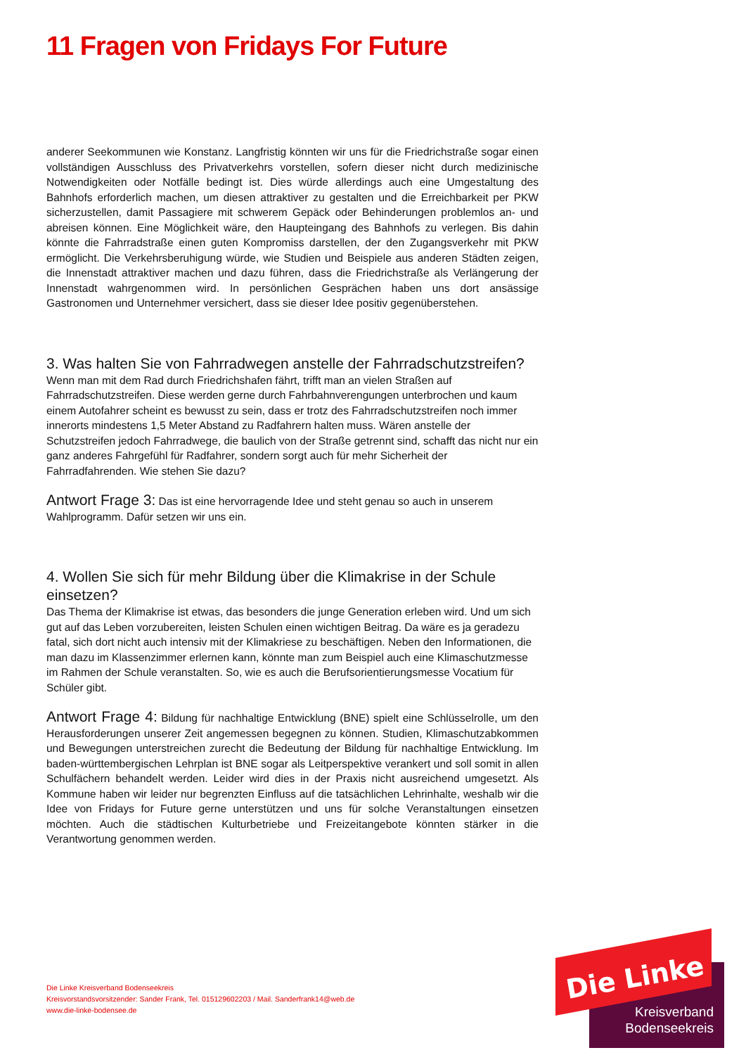11 Fragen von Fridays For Future
anderer Seekommunen wie Konstanz. Langfristig könnten wir uns für die Friedrichstraße sogar einen vollständigen Ausschluss des Privatverkehrs vorstellen, sofern dieser nicht durch medizinische Notwendigkeiten oder Notfälle bedingt ist. Dies würde allerdings auch eine Umgestaltung des Bahnhofs erforderlich machen, um diesen attraktiver zu gestalten und die Erreichbarkeit per PKW sicherzustellen, damit Passagiere mit schwerem Gepäck oder Behinderungen problemlos an- und abreisen können. Eine Möglichkeit wäre, den Haupteingang des Bahnhofs zu verlegen. Bis dahin könnte die Fahrradstraße einen guten Kompromiss darstellen, der den Zugangsverkehr mit PKW ermöglicht. Die Verkehrsberuhigung würde, wie Studien und Beispiele aus anderen Städten zeigen, die Innenstadt attraktiver machen und dazu führen, dass die Friedrichstraße als Verlängerung der Innenstadt wahrgenommen wird. In persönlichen Gesprächen haben uns dort ansässige Gastronomen und Unternehmer versichert, dass sie dieser Idee positiv gegenüberstehen.
3. Was halten Sie von Fahrradwegen anstelle der Fahrradschutzstreifen?
Wenn man mit dem Rad durch Friedrichshafen fährt, trifft man an vielen Straßen auf Fahrradschutzstreifen. Diese werden gerne durch Fahrbahnverengungen unterbrochen und kaum einem Autofahrer scheint es bewusst zu sein, dass er trotz des Fahrradschutzstreifen noch immer innerorts mindestens 1,5 Meter Abstand zu Radfahrern halten muss. Wären anstelle der Schutzstreifen jedoch Fahrradwege, die baulich von der Straße getrennt sind, schafft das nicht nur ein ganz anderes Fahrgefühl für Radfahrer, sondern sorgt auch für mehr Sicherheit der Fahrradfahrenden. Wie stehen Sie dazu?
Antwort Frage 3: Das ist eine hervorragende Idee und steht genau so auch in unserem Wahlprogramm. Dafür setzen wir uns ein.
4. Wollen Sie sich für mehr Bildung über die Klimakrise in der Schule einsetzen?
Das Thema der Klimakrise ist etwas, das besonders die junge Generation erleben wird. Und um sich gut auf das Leben vorzubereiten, leisten Schulen einen wichtigen Beitrag. Da wäre es ja geradezu fatal, sich dort nicht auch intensiv mit der Klimakriese zu beschäftigen. Neben den Informationen, die man dazu im Klassenzimmer erlernen kann, könnte man zum Beispiel auch eine Klimaschutzmesse im Rahmen der Schule veranstalten. So, wie es auch die Berufsorientierungsmesse Vocatium für Schüler gibt.
Antwort Frage 4: Bildung für nachhaltige Entwicklung (BNE) spielt eine Schlüsselrolle, um den Herausforderungen unserer Zeit angemessen begegnen zu können. Studien, Klimaschutzabkommen und Bewegungen unterstreichen zurecht die Bedeutung der Bildung für nachhaltige Entwicklung. Im baden-württembergischen Lehrplan ist BNE sogar als Leitperspektive verankert und soll somit in allen Schulfächern behandelt werden. Leider wird dies in der Praxis nicht ausreichend umgesetzt. Als Kommune haben wir leider nur begrenzten Einfluss auf die tatsächlichen Lehrinhalte, weshalb wir die Idee von Fridays for Future gerne unterstützen und uns für solche Veranstaltungen einsetzen möchten. Auch die städtischen Kulturbetriebe und Freizeitangebote könnten stärker in die Verantwortung genommen werden.
Die Linke Kreisverband Bodenseekreis
Kreisvorstandsvorsitzender: Sander Frank, Tel. 015129602203 / Mail. Sanderfrank14@web.de
www.die-linke-bodensee.de
Die Linke
Kreisverband
Bodenseekreis